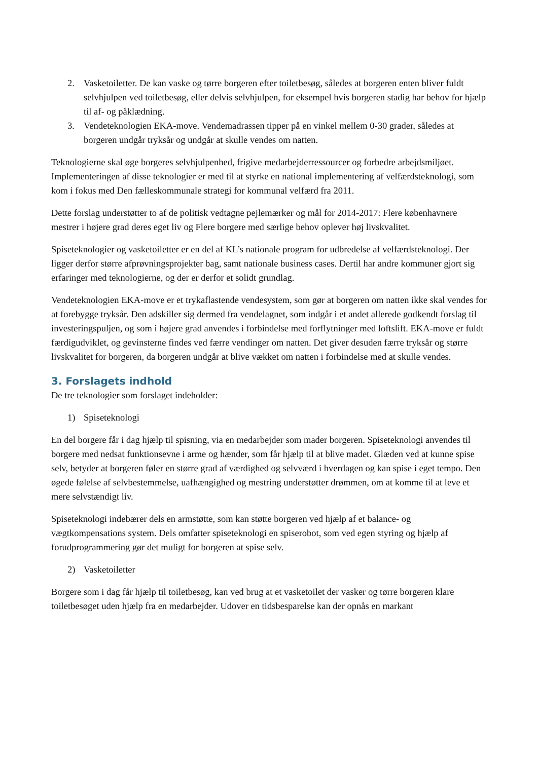2. Vasketoiletter. De kan vaske og tørre borgeren efter toiletbesøg, således at borgeren enten bliver fuldt selvhjulpen ved toiletbesøg, eller delvis selvhjulpen, for eksempel hvis borgeren stadig har behov for hjælp til af- og påklædning.
3. Vendeteknologien EKA-move. Vendemadrassen tipper på en vinkel mellem 0-30 grader, således at borgeren undgår tryksår og undgår at skulle vendes om natten.
Teknologierne skal øge borgeres selvhjulpenhed, frigive medarbejderressourcer og forbedre arbejdsmiljøet. Implementeringen af disse teknologier er med til at styrke en national implementering af velfærdsteknologi, som kom i fokus med Den fælleskommunale strategi for kommunal velfærd fra 2011.
Dette forslag understøtter to af de politisk vedtagne pejlemærker og mål for 2014-2017: Flere københavnere mestrer i højere grad deres eget liv og Flere borgere med særlige behov oplever høj livskvalitet.
Spiseteknologier og vasketoiletter er en del af KL’s nationale program for udbredelse af velfærdsteknologi. Der ligger derfor større afprøvningsprojekter bag, samt nationale business cases. Dertil har andre kommuner gjort sig erfaringer med teknologierne, og der er derfor et solidt grundlag.
Vendeteknologien EKA-move er et trykaflastende vendesystem, som gør at borgeren om natten ikke skal vendes for at forebygge tryksår. Den adskiller sig dermed fra vendelagnet, som indgår i et andet allerede godkendt forslag til investeringspuljen, og som i højere grad anvendes i forbindelse med forflytninger med loftslift. EKA-move er fuldt færdigudviklet, og gevinsterne findes ved færre vendinger om natten. Det giver desuden færre tryksår og større livskvalitet for borgeren, da borgeren undgår at blive vækket om natten i forbindelse med at skulle vendes.
3. Forslagets indhold
De tre teknologier som forslaget indeholder:
1) Spiseteknologi
En del borgere får i dag hjælp til spisning, via en medarbejder som mader borgeren. Spiseteknologi anvendes til borgere med nedsat funktionsevne i arme og hænder, som får hjælp til at blive madet. Glæden ved at kunne spise selv, betyder at borgeren føler en større grad af værdighed og selvværd i hverdagen og kan spise i eget tempo. Den øgede følelse af selvbestemmelse, uafhængighed og mestring understøtter drømmen, om at komme til at leve et mere selvstændigt liv.
Spiseteknologi indebærer dels en armstøtte, som kan støtte borgeren ved hjælp af et balance- og vægtkompensations system. Dels omfatter spiseteknologi en spiserobot, som ved egen styring og hjælp af forudprogrammering gør det muligt for borgeren at spise selv.
2) Vasketoiletter
Borgere som i dag får hjælp til toiletbesøg, kan ved brug at et vasketoilet der vasker og tørre borgeren klare toiletbesøget uden hjælp fra en medarbejder. Udover en tidsbesparelse kan der opnås en markant